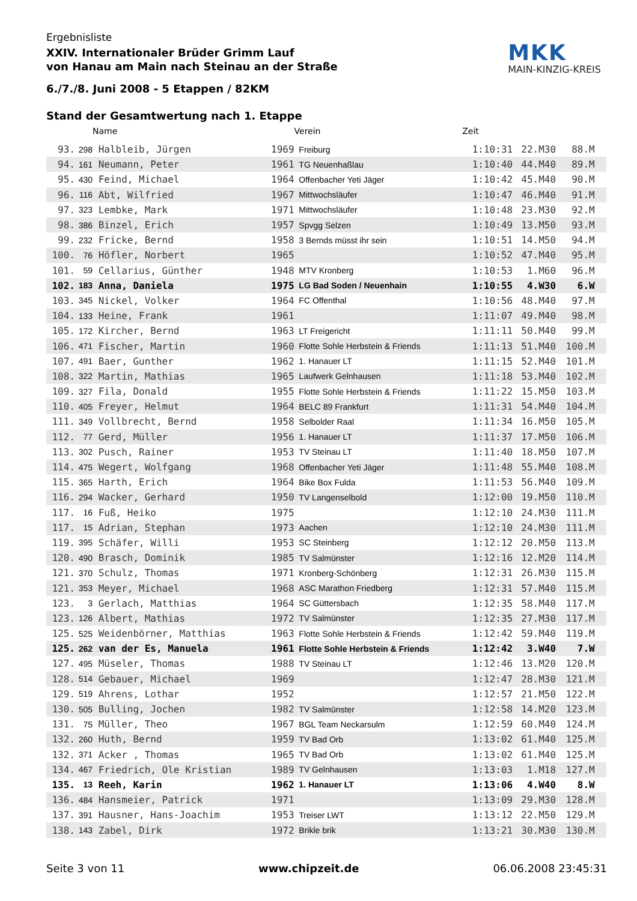MKK
MAIN-KINZIG-KREIS
Ergebnisliste
XXIV. Internationaler Brüder Grimm Lauf
von Hanau am Main nach Steinau an der Straße
6./7./8. Juni 2008 - 5 Etappen / 82KM
Stand der Gesamtwertung nach 1. Etappe
| | | Name | | Verein | Zeit | | |
| --- | --- | --- | --- | --- | --- | --- | --- |
| 93. | 298 | Halbleib, Jürgen | 1969 | Freiburg | 1:10:31 | 22.M30 | 88.M |
| 94. | 161 | Neumann, Peter | 1961 | TG Neuenhaßlau | 1:10:40 | 44.M40 | 89.M |
| 95. | 430 | Feind, Michael | 1964 | Offenbacher Yeti Jäger | 1:10:42 | 45.M40 | 90.M |
| 96. | 116 | Abt, Wilfried | 1967 | Mittwochsläufer | 1:10:47 | 46.M40 | 91.M |
| 97. | 323 | Lembke, Mark | 1971 | Mittwochsläufer | 1:10:48 | 23.M30 | 92.M |
| 98. | 386 | Binzel, Erich | 1957 | Spvgg Selzen | 1:10:49 | 13.M50 | 93.M |
| 99. | 232 | Fricke, Bernd | 1958 | 3 Bernds müsst ihr sein | 1:10:51 | 14.M50 | 94.M |
| 100. | 76 | Höfler, Norbert | 1965 | | 1:10:52 | 47.M40 | 95.M |
| 101. | 59 | Cellarius, Günther | 1948 | MTV Kronberg | 1:10:53 | 1.M60 | 96.M |
| 102. | 183 | Anna, Daniela | 1975 | LG Bad Soden / Neuenhain | 1:10:55 | 4.W30 | 6.W |
| 103. | 345 | Nickel, Volker | 1964 | FC Offenthal | 1:10:56 | 48.M40 | 97.M |
| 104. | 133 | Heine, Frank | 1961 | | 1:11:07 | 49.M40 | 98.M |
| 105. | 172 | Kircher, Bernd | 1963 | LT Freigericht | 1:11:11 | 50.M40 | 99.M |
| 106. | 471 | Fischer, Martin | 1960 | Flotte Sohle Herbstein & Friends | 1:11:13 | 51.M40 | 100.M |
| 107. | 491 | Baer, Gunther | 1962 | 1. Hanauer LT | 1:11:15 | 52.M40 | 101.M |
| 108. | 322 | Martin, Mathias | 1965 | Laufwerk Gelnhausen | 1:11:18 | 53.M40 | 102.M |
| 109. | 327 | Fila, Donald | 1955 | Flotte Sohle Herbstein & Friends | 1:11:22 | 15.M50 | 103.M |
| 110. | 405 | Freyer, Helmut | 1964 | BELC 89 Frankfurt | 1:11:31 | 54.M40 | 104.M |
| 111. | 349 | Vollbrecht, Bernd | 1958 | Selbolder Raal | 1:11:34 | 16.M50 | 105.M |
| 112. | 77 | Gerd, Müller | 1956 | 1. Hanauer LT | 1:11:37 | 17.M50 | 106.M |
| 113. | 302 | Pusch, Rainer | 1953 | TV Steinau LT | 1:11:40 | 18.M50 | 107.M |
| 114. | 475 | Wegert, Wolfgang | 1968 | Offenbacher Yeti Jäger | 1:11:48 | 55.M40 | 108.M |
| 115. | 365 | Harth, Erich | 1964 | Bike Box Fulda | 1:11:53 | 56.M40 | 109.M |
| 116. | 294 | Wacker, Gerhard | 1950 | TV Langenselbold | 1:12:00 | 19.M50 | 110.M |
| 117. | 16 | Fuß, Heiko | 1975 | | 1:12:10 | 24.M30 | 111.M |
| 117. | 15 | Adrian, Stephan | 1973 | Aachen | 1:12:10 | 24.M30 | 111.M |
| 119. | 395 | Schäfer, Willi | 1953 | SC Steinberg | 1:12:12 | 20.M50 | 113.M |
| 120. | 490 | Brasch, Dominik | 1985 | TV Salmünster | 1:12:16 | 12.M20 | 114.M |
| 121. | 370 | Schulz, Thomas | 1971 | Kronberg-Schönberg | 1:12:31 | 26.M30 | 115.M |
| 121. | 353 | Meyer, Michael | 1968 | ASC Marathon Friedberg | 1:12:31 | 57.M40 | 115.M |
| 123. | 3 | Gerlach, Matthias | 1964 | SC Güttersbach | 1:12:35 | 58.M40 | 117.M |
| 123. | 126 | Albert, Mathias | 1972 | TV Salmünster | 1:12:35 | 27.M30 | 117.M |
| 125. | 525 | Weidenbörner, Matthias | 1963 | Flotte Sohle Herbstein & Friends | 1:12:42 | 59.M40 | 119.M |
| 125. | 262 | van der Es, Manuela | 1961 | Flotte Sohle Herbstein & Friends | 1:12:42 | 3.W40 | 7.W |
| 127. | 495 | Müseler, Thomas | 1988 | TV Steinau LT | 1:12:46 | 13.M20 | 120.M |
| 128. | 514 | Gebauer, Michael | 1969 | | 1:12:47 | 28.M30 | 121.M |
| 129. | 519 | Ahrens, Lothar | 1952 | | 1:12:57 | 21.M50 | 122.M |
| 130. | 505 | Bulling, Jochen | 1982 | TV Salmünster | 1:12:58 | 14.M20 | 123.M |
| 131. | 75 | Müller, Theo | 1967 | BGL Team Neckarsulm | 1:12:59 | 60.M40 | 124.M |
| 132. | 260 | Huth, Bernd | 1959 | TV Bad Orb | 1:13:02 | 61.M40 | 125.M |
| 132. | 371 | Acker , Thomas | 1965 | TV Bad Orb | 1:13:02 | 61.M40 | 125.M |
| 134. | 467 | Friedrich, Ole Kristian | 1989 | TV Gelnhausen | 1:13:03 | 1.M18 | 127.M |
| 135. | 13 | Reeh, Karin | 1962 | 1. Hanauer LT | 1:13:06 | 4.W40 | 8.W |
| 136. | 484 | Hansmeier, Patrick | 1971 | | 1:13:09 | 29.M30 | 128.M |
| 137. | 391 | Hausner, Hans-Joachim | 1953 | Treiser LWT | 1:13:12 | 22.M50 | 129.M |
| 138. | 143 | Zabel, Dirk | 1972 | Brikle brik | 1:13:21 | 30.M30 | 130.M |
Seite 3 von 11 www.chipzeit.de 06.06.2008 23:45:31